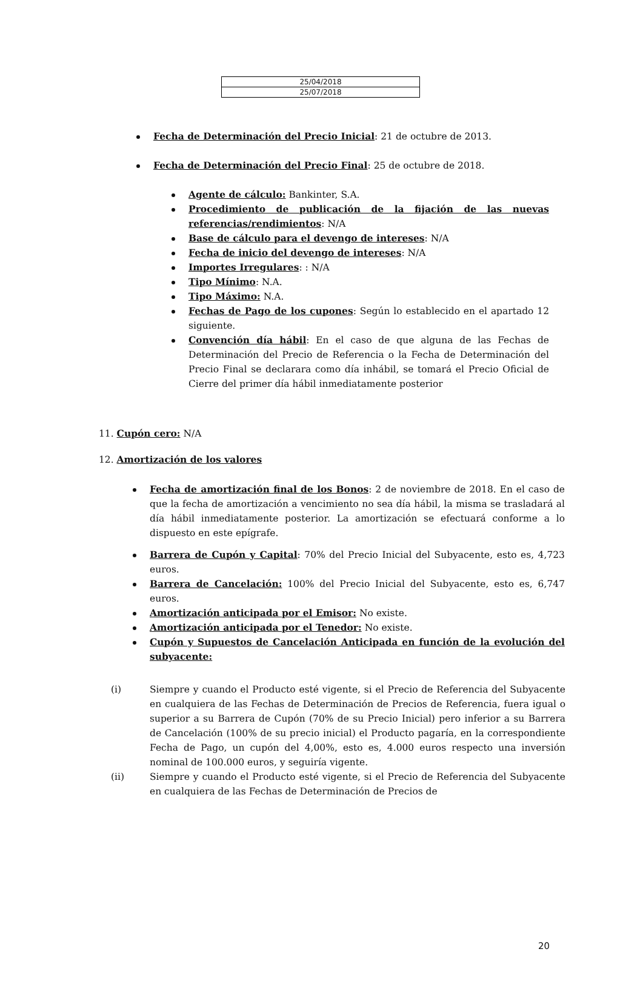| 25/04/2018 |
| 25/07/2018 |
Fecha de Determinación del Precio Inicial: 21 de octubre de 2013.
Fecha de Determinación del Precio Final: 25 de octubre de 2018.
Agente de cálculo: Bankinter, S.A.
Procedimiento de publicación de la fijación de las nuevas referencias/rendimientos: N/A
Base de cálculo para el devengo de intereses: N/A
Fecha de inicio del devengo de intereses: N/A
Importes Irregulares: : N/A
Tipo Mínimo: N.A.
Tipo Máximo: N.A.
Fechas de Pago de los cupones: Según lo establecido en el apartado 12 siguiente.
Convención día hábil: En el caso de que alguna de las Fechas de Determinación del Precio de Referencia o la Fecha de Determinación del Precio Final se declarara como día inhábil, se tomará el Precio Oficial de Cierre del primer día hábil inmediatamente posterior
11. Cupón cero: N/A
12. Amortización de los valores
Fecha de amortización final de los Bonos: 2 de noviembre de 2018. En el caso de que la fecha de amortización a vencimiento no sea día hábil, la misma se trasladará al día hábil inmediatamente posterior. La amortización se efectuará conforme a lo dispuesto en este epígrafe.
Barrera de Cupón y Capital: 70% del Precio Inicial del Subyacente, esto es, 4,723 euros.
Barrera de Cancelación: 100% del Precio Inicial del Subyacente, esto es, 6,747 euros.
Amortización anticipada por el Emisor: No existe.
Amortización anticipada por el Tenedor: No existe.
Cupón y Supuestos de Cancelación Anticipada en función de la evolución del subyacente:
(i) Siempre y cuando el Producto esté vigente, si el Precio de Referencia del Subyacente en cualquiera de las Fechas de Determinación de Precios de Referencia, fuera igual o superior a su Barrera de Cupón (70% de su Precio Inicial) pero inferior a su Barrera de Cancelación (100% de su precio inicial) el Producto pagaría, en la correspondiente Fecha de Pago, un cupón del 4,00%, esto es, 4.000 euros respecto una inversión nominal de 100.000 euros, y seguiría vigente.
(ii) Siempre y cuando el Producto esté vigente, si el Precio de Referencia del Subyacente en cualquiera de las Fechas de Determinación de Precios de
20